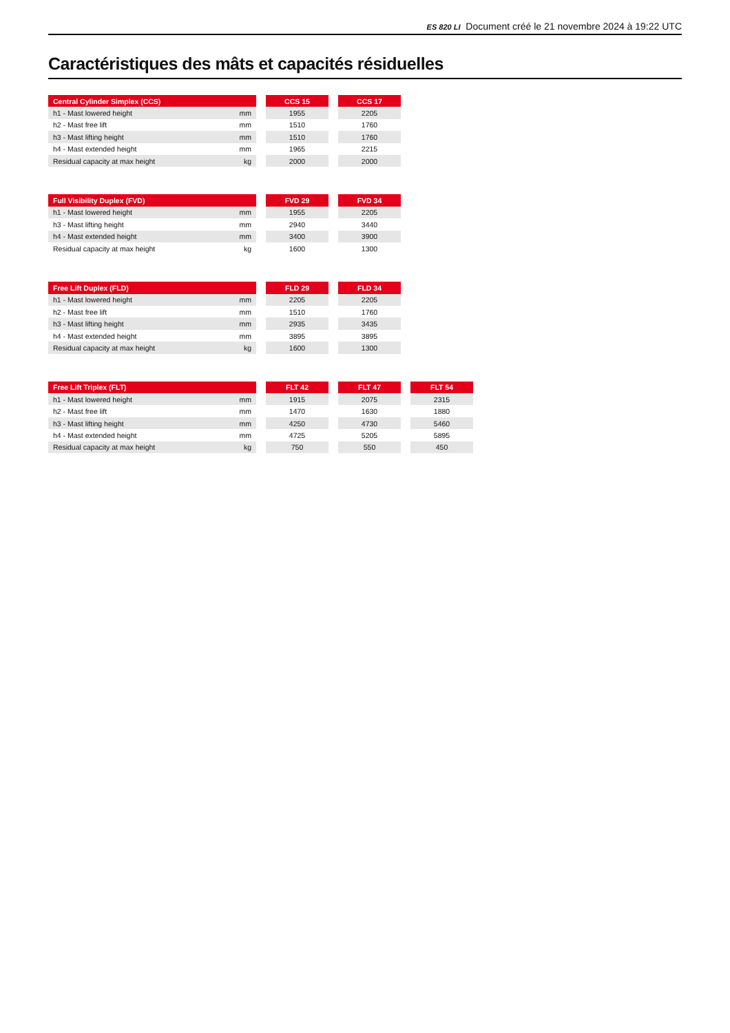ES 820 LI Document créé le 21 novembre 2024 à 19:22 UTC
Caractéristiques des mâts et capacités résiduelles
| Central Cylinder Simplex (CCS) | | | CCS 15 | | CCS 17 |
| --- | --- | --- | --- | --- | --- |
| h1 - Mast lowered height | mm | | 1955 | | 2205 |
| h2 - Mast free lift | mm | | 1510 | | 1760 |
| h3 - Mast lifting height | mm | | 1510 | | 1760 |
| h4 - Mast extended height | mm | | 1965 | | 2215 |
| Residual capacity at max height | kg | | 2000 | | 2000 |
| Full Visibility Duplex (FVD) | | | FVD 29 | | FVD 34 |
| --- | --- | --- | --- | --- | --- |
| h1 - Mast lowered height | mm | | 1955 | | 2205 |
| h3 - Mast lifting height | mm | | 2940 | | 3440 |
| h4 - Mast extended height | mm | | 3400 | | 3900 |
| Residual capacity at max height | kg | | 1600 | | 1300 |
| Free Lift Duplex (FLD) | | | FLD 29 | | FLD 34 |
| --- | --- | --- | --- | --- | --- |
| h1 - Mast lowered height | mm | | 2205 | | 2205 |
| h2 - Mast free lift | mm | | 1510 | | 1760 |
| h3 - Mast lifting height | mm | | 2935 | | 3435 |
| h4 - Mast extended height | mm | | 3895 | | 3895 |
| Residual capacity at max height | kg | | 1600 | | 1300 |
| Free Lift Triplex (FLT) | | | FLT 42 | | FLT 47 | | FLT 54 |
| --- | --- | --- | --- | --- | --- | --- | --- |
| h1 - Mast lowered height | mm | | 1915 | | 2075 | | 2315 |
| h2 - Mast free lift | mm | | 1470 | | 1630 | | 1880 |
| h3 - Mast lifting height | mm | | 4250 | | 4730 | | 5460 |
| h4 - Mast extended height | mm | | 4725 | | 5205 | | 5895 |
| Residual capacity at max height | kg | | 750 | | 550 | | 450 |